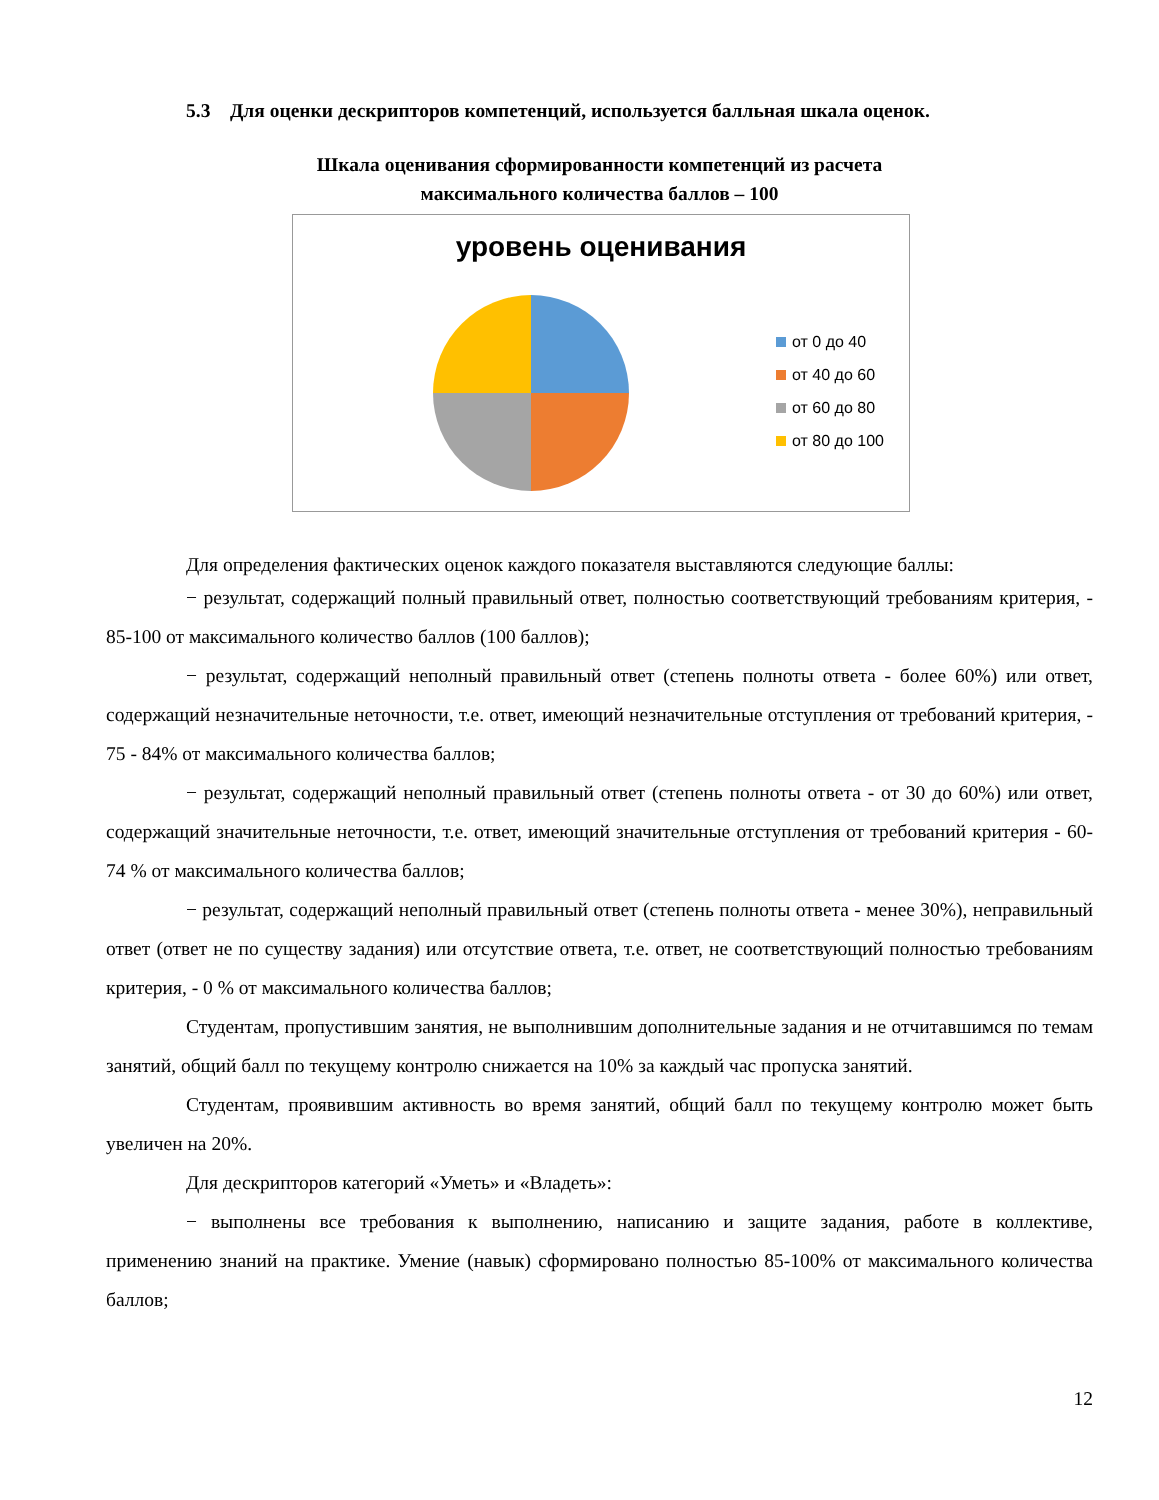5.3 Для оценки дескрипторов компетенций, используется балльная шкала оценок.
Шкала оценивания сформированности компетенций из расчета
максимального количества баллов – 100
уровень оценивания
от 0 до 40
от 40 до 60
от 60 до 80
от 80 до 100
Для определения фактических оценок каждого показателя выставляются следующие баллы:
− результат, содержащий полный правильный ответ, полностью соответствующий требованиям критерия, - 85-100 от максимального количество баллов (100 баллов);
− результат, содержащий неполный правильный ответ (степень полноты ответа - более 60%) или ответ, содержащий незначительные неточности, т.е. ответ, имеющий незначительные отступления от требований критерия, - 75 - 84% от максимального количества баллов;
− результат, содержащий неполный правильный ответ (степень полноты ответа - от 30 до 60%) или ответ, содержащий значительные неточности, т.е. ответ, имеющий значительные отступления от требований критерия - 60-74 % от максимального количества баллов;
− результат, содержащий неполный правильный ответ (степень полноты ответа - менее 30%), неправильный ответ (ответ не по существу задания) или отсутствие ответа, т.е. ответ, не соответствующий полностью требованиям критерия, - 0 % от максимального количества баллов;
Студентам, пропустившим занятия, не выполнившим дополнительные задания и не отчитавшимся по темам занятий, общий балл по текущему контролю снижается на 10% за каждый час пропуска занятий.
Студентам, проявившим активность во время занятий, общий балл по текущему контролю может быть увеличен на 20%.
Для дескрипторов категорий «Уметь» и «Владеть»:
− выполнены все требования к выполнению, написанию и защите задания, работе в коллективе, применению знаний на практике. Умение (навык) сформировано полностью 85-100% от максимального количества баллов;
12